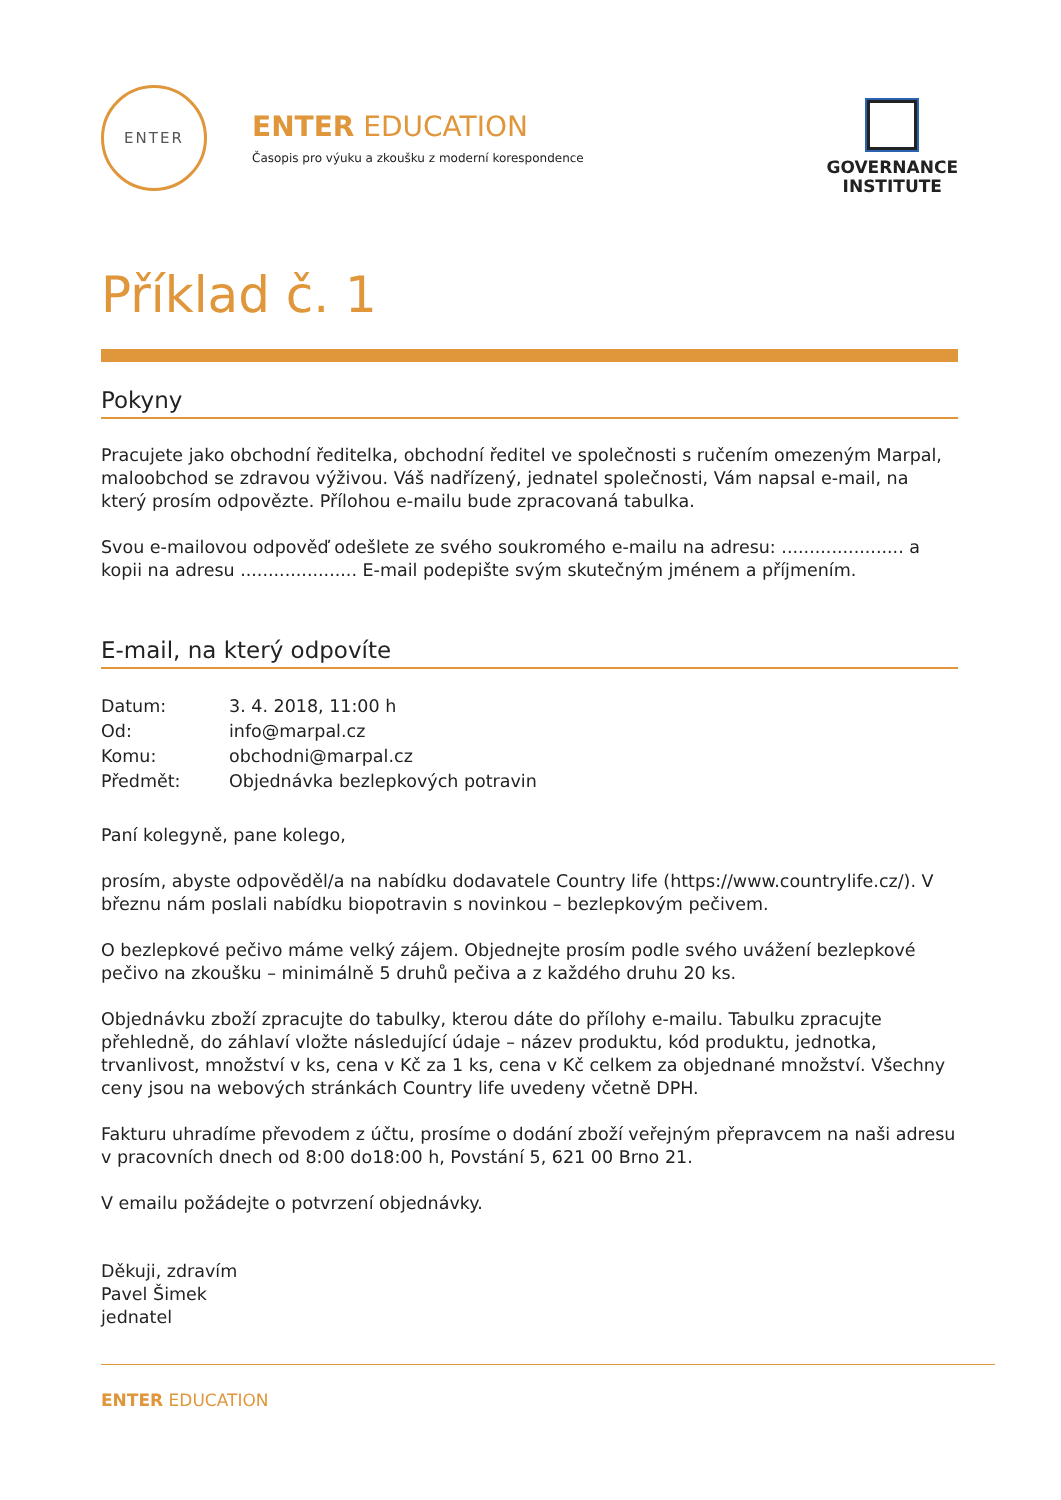ENTER
ENTER EDUCATION
Časopis pro výuku a zkoušku z moderní korespondence
GOVERNANCE
INSTITUTE
Příklad č. 1
Pokyny
Pracujete jako obchodní ředitelka, obchodní ředitel ve společnosti s ručením omezeným Marpal, maloobchod se zdravou výživou. Váš nadřízený, jednatel společnosti, Vám napsal e-mail, na který prosím odpovězte. Přílohou e-mailu bude zpracovaná tabulka.
Svou e-mailovou odpověď odešlete ze svého soukromého e-mailu na adresu: ...................... a kopii na adresu ..................... E-mail podepište svým skutečným jménem a příjmením.
E-mail, na který odpovíte
| Datum: | 3. 4. 2018, 11:00 h |
| Od: | info@marpal.cz |
| Komu: | obchodni@marpal.cz |
| Předmět: | Objednávka bezlepkových potravin |
Paní kolegyně, pane kolego,
prosím, abyste odpověděl/a na nabídku dodavatele Country life (https://www.countrylife.cz/). V březnu nám poslali nabídku biopotravin s novinkou – bezlepkovým pečivem.
O bezlepkové pečivo máme velký zájem. Objednejte prosím podle svého uvážení bezlepkové pečivo na zkoušku – minimálně 5 druhů pečiva a z každého druhu 20 ks.
Objednávku zboží zpracujte do tabulky, kterou dáte do přílohy e-mailu. Tabulku zpracujte přehledně, do záhlaví vložte následující údaje – název produktu, kód produktu, jednotka, trvanlivost, množství v ks, cena v Kč za 1 ks, cena v Kč celkem za objednané množství. Všechny ceny jsou na webových stránkách Country life uvedeny včetně DPH.
Fakturu uhradíme převodem z účtu, prosíme o dodání zboží veřejným přepravcem na naši adresu v pracovních dnech od 8:00 do18:00 h, Povstání 5, 621 00 Brno 21.
V emailu požádejte o potvrzení objednávky.
Děkuji, zdravím
Pavel Šimek
jednatel
ENTER EDUCATION